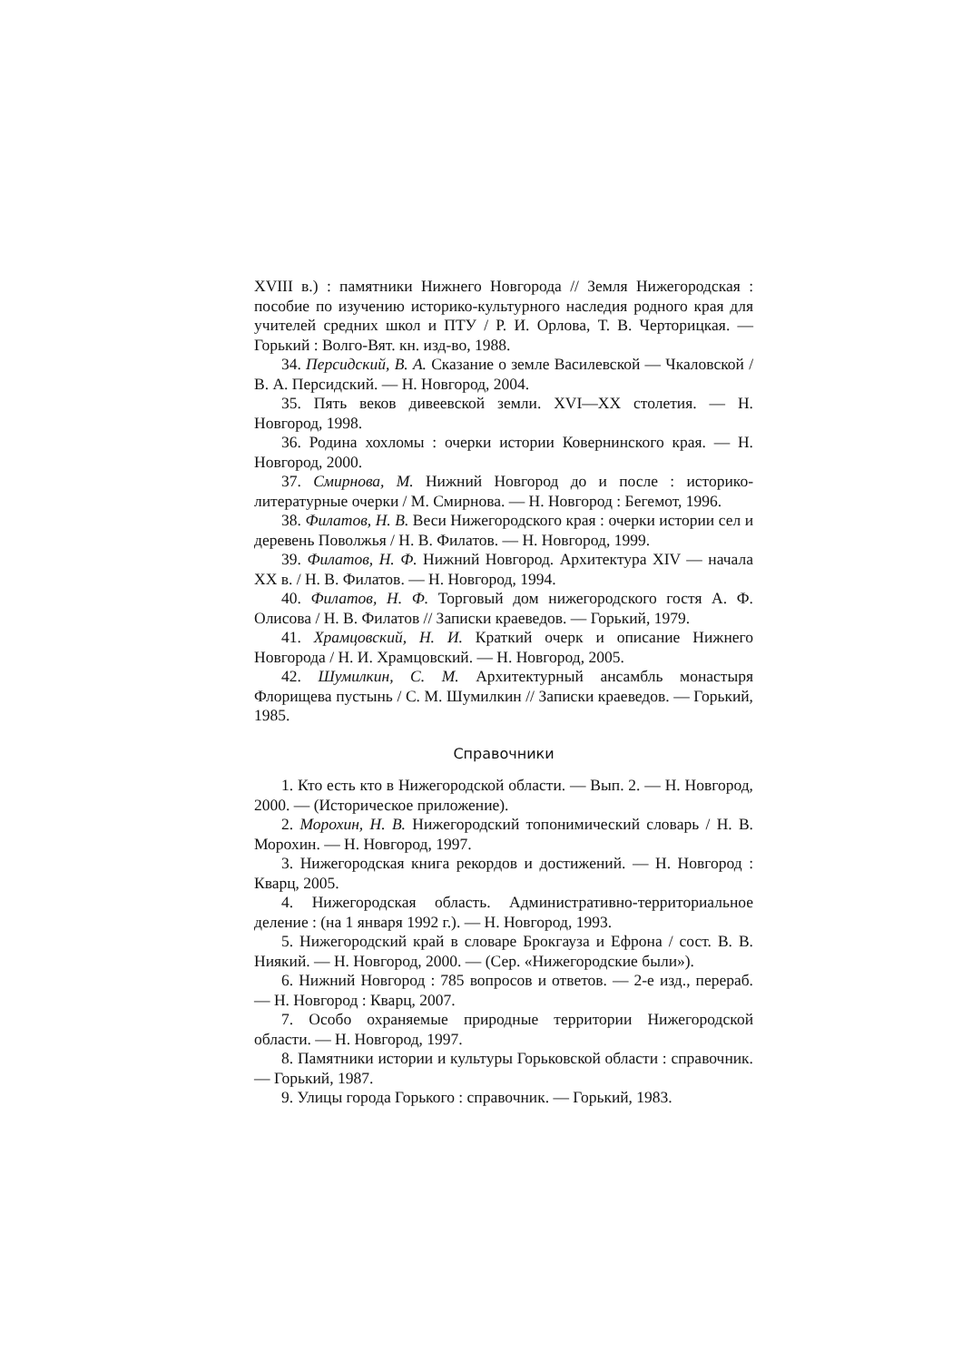XVIII в.) : памятники Нижнего Новгорода // Земля Нижегородская : пособие по изучению историко-культурного наследия родного края для учителей средних школ и ПТУ / Р. И. Орлова, Т. В. Черторицкая. — Горький : Волго-Вят. кн. изд-во, 1988.
34. Персидский, В. А. Сказание о земле Василевской — Чкаловской / В. А. Персидский. — Н. Новгород, 2004.
35. Пять веков дивеевской земли. XVI—XX столетия. — Н. Новгород, 1998.
36. Родина хохломы : очерки истории Ковернинского края. — Н. Новгород, 2000.
37. Смирнова, М. Нижний Новгород до и после : историко-литературные очерки / М. Смирнова. — Н. Новгород : Бегемот, 1996.
38. Филатов, Н. В. Веси Нижегородского края : очерки истории сел и деревень Поволжья / Н. В. Филатов. — Н. Новгород, 1999.
39. Филатов, Н. Ф. Нижний Новгород. Архитектура XIV — начала XX в. / Н. В. Филатов. — Н. Новгород, 1994.
40. Филатов, Н. Ф. Торговый дом нижегородского гостя А. Ф. Олисова / Н. В. Филатов // Записки краеведов. — Горький, 1979.
41. Храмцовский, Н. И. Краткий очерк и описание Нижнего Новгорода / Н. И. Храмцовский. — Н. Новгород, 2005.
42. Шумилкин, С. М. Архитектурный ансамбль монастыря Флорищева пустынь / С. М. Шумилкин // Записки краеведов. — Горький, 1985.
Справочники
1. Кто есть кто в Нижегородской области. — Вып. 2. — Н. Новгород, 2000. — (Историческое приложение).
2. Морохин, Н. В. Нижегородский топонимический словарь / Н. В. Морохин. — Н. Новгород, 1997.
3. Нижегородская книга рекордов и достижений. — Н. Новгород : Кварц, 2005.
4. Нижегородская область. Административно-территориальное деление : (на 1 января 1992 г.). — Н. Новгород, 1993.
5. Нижегородский край в словаре Брокгауза и Ефрона / сост. В. В. Ниякий. — Н. Новгород, 2000. — (Сер. «Нижегородские были»).
6. Нижний Новгород : 785 вопросов и ответов. — 2-е изд., перераб. — Н. Новгород : Кварц, 2007.
7. Особо охраняемые природные территории Нижегородской области. — Н. Новгород, 1997.
8. Памятники истории и культуры Горьковской области : справочник. — Горький, 1987.
9. Улицы города Горького : справочник. — Горький, 1983.